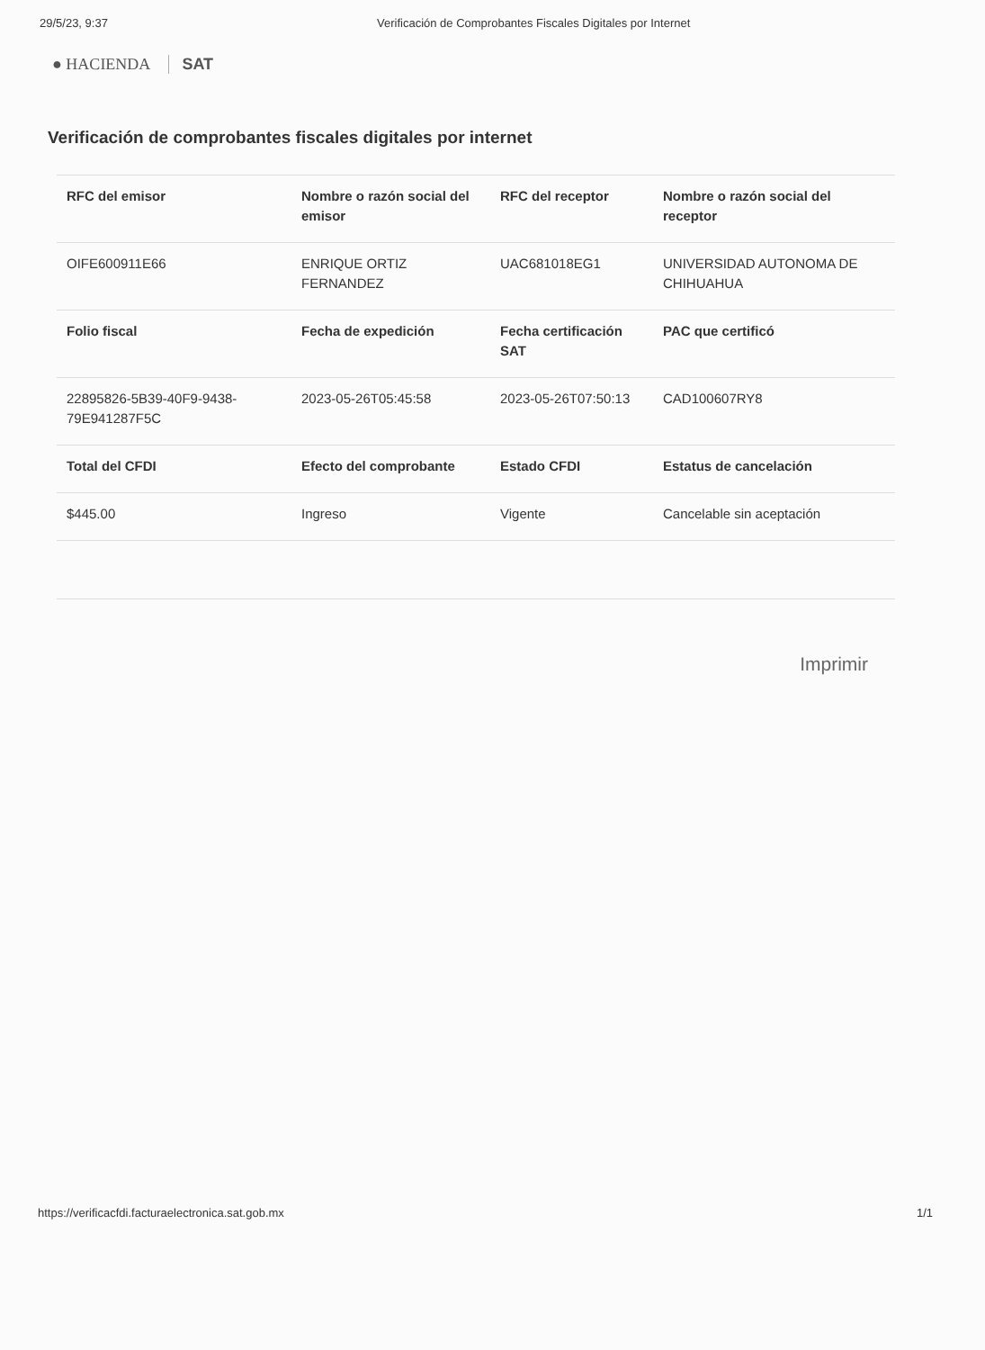29/5/23, 9:37 Verificación de Comprobantes Fiscales Digitales por Internet
● HACIENDA SAT
Verificación de comprobantes fiscales digitales por internet
| RFC del emisor | Nombre o razón social del emisor | RFC del receptor | Nombre o razón social del receptor |
| --- | --- | --- | --- |
| OIFE600911E66 | ENRIQUE ORTIZ FERNANDEZ | UAC681018EG1 | UNIVERSIDAD AUTONOMA DE CHIHUAHUA |
| Folio fiscal | Fecha de expedición | Fecha certificación SAT | PAC que certificó |
| 22895826-5B39-40F9-9438-79E941287F5C | 2023-05-26T05:45:58 | 2023-05-26T07:50:13 | CAD100607RY8 |
| Total del CFDI | Efecto del comprobante | Estado CFDI | Estatus de cancelación |
| $445.00 | Ingreso | Vigente | Cancelable sin aceptación |
Imprimir
https://verificacfdi.facturaelectronica.sat.gob.mx 1/1